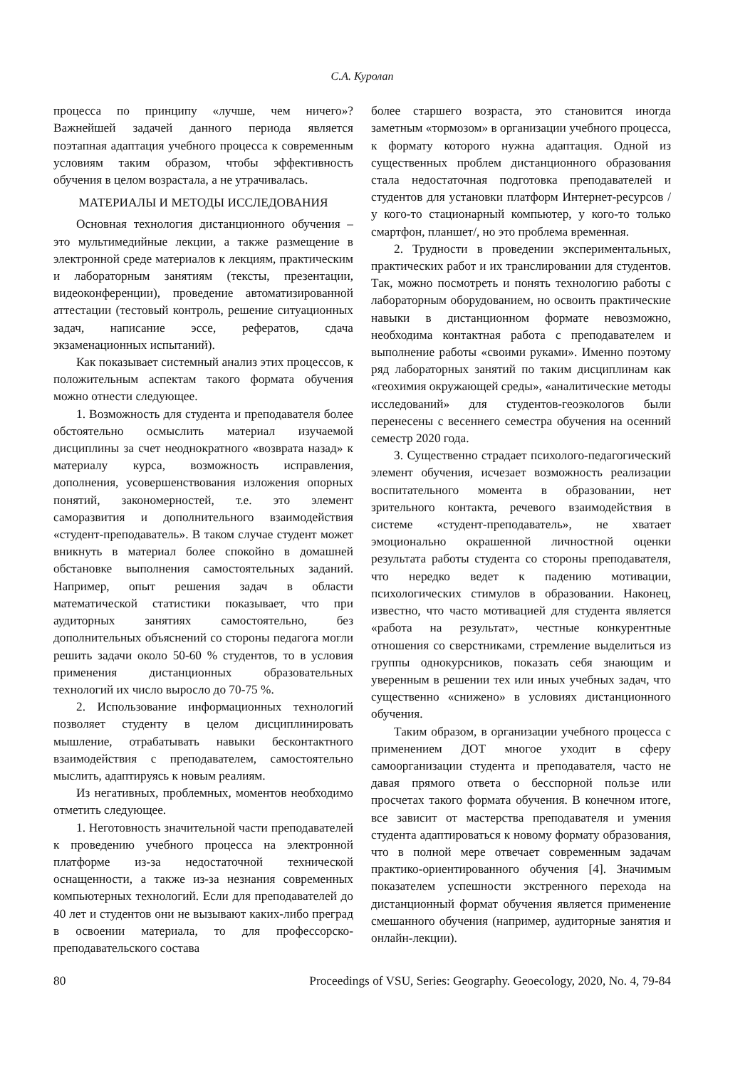С.А. Куролап
процесса по принципу «лучше, чем ничего»? Важнейшей задачей данного периода является поэтапная адаптация учебного процесса к современным условиям таким образом, чтобы эффективность обучения в целом возрастала, а не утрачивалась.
МАТЕРИАЛЫ И МЕТОДЫ ИССЛЕДОВАНИЯ
Основная технология дистанционного обучения – это мультимедийные лекции, а также размещение в электронной среде материалов к лекциям, практическим и лабораторным занятиям (тексты, презентации, видеоконференции), проведение автоматизированной аттестации (тестовый контроль, решение ситуационных задач, написание эссе, рефератов, сдача экзаменационных испытаний).
Как показывает системный анализ этих процессов, к положительным аспектам такого формата обучения можно отнести следующее.
1. Возможность для студента и преподавателя более обстоятельно осмыслить материал изучаемой дисциплины за счет неоднократного «возврата назад» к материалу курса, возможность исправления, дополнения, усовершенствования изложения опорных понятий, закономерностей, т.е. это элемент саморазвития и дополнительного взаимодействия «студент-преподаватель». В таком случае студент может вникнуть в материал более спокойно в домашней обстановке выполнения самостоятельных заданий. Например, опыт решения задач в области математической статистики показывает, что при аудиторных занятиях самостоятельно, без дополнительных объяснений со стороны педагога могли решить задачи около 50-60 % студентов, то в условия применения дистанционных образовательных технологий их число выросло до 70-75 %.
2. Использование информационных технологий позволяет студенту в целом дисциплинировать мышление, отрабатывать навыки бесконтактного взаимодействия с преподавателем, самостоятельно мыслить, адаптируясь к новым реалиям.
Из негативных, проблемных, моментов необходимо отметить следующее.
1. Неготовность значительной части преподавателей к проведению учебного процесса на электронной платформе из-за недостаточной технической оснащенности, а также из-за незнания современных компьютерных технологий. Если для преподавателей до 40 лет и студентов они не вызывают каких-либо преград в освоении материала, то для профессорско-преподавательского состава
более старшего возраста, это становится иногда заметным «тормозом» в организации учебного процесса, к формату которого нужна адаптация. Одной из существенных проблем дистанционного образования стала недостаточная подготовка преподавателей и студентов для установки платформ Интернет-ресурсов /у кого-то стационарный компьютер, у кого-то только смартфон, планшет/, но это проблема временная.
2. Трудности в проведении экспериментальных, практических работ и их транслировании для студентов. Так, можно посмотреть и понять технологию работы с лабораторным оборудованием, но освоить практические навыки в дистанционном формате невозможно, необходима контактная работа с преподавателем и выполнение работы «своими руками». Именно поэтому ряд лабораторных занятий по таким дисциплинам как «геохимия окружающей среды», «аналитические методы исследований» для студентов-геоэкологов были перенесены с весеннего семестра обучения на осенний семестр 2020 года.
3. Существенно страдает психолого-педагогический элемент обучения, исчезает возможность реализации воспитательного момента в образовании, нет зрительного контакта, речевого взаимодействия в системе «студент-преподаватель», не хватает эмоционально окрашенной личностной оценки результата работы студента со стороны преподавателя, что нередко ведет к падению мотивации, психологических стимулов в образовании. Наконец, известно, что часто мотивацией для студента является «работа на результат», честные конкурентные отношения со сверстниками, стремление выделиться из группы однокурсников, показать себя знающим и уверенным в решении тех или иных учебных задач, что существенно «снижено» в условиях дистанционного обучения.
Таким образом, в организации учебного процесса с применением ДОТ многое уходит в сферу самоорганизации студента и преподавателя, часто не давая прямого ответа о бесспорной пользе или просчетах такого формата обучения. В конечном итоге, все зависит от мастерства преподавателя и умения студента адаптироваться к новому формату образования, что в полной мере отвечает современным задачам практико-ориентированного обучения [4]. Значимым показателем успешности экстренного перехода на дистанционный формат обучения является применение смешанного обучения (например, аудиторные занятия и онлайн-лекции).
80 Proceedings of VSU, Series: Geography. Geoecology, 2020, No. 4, 79-84